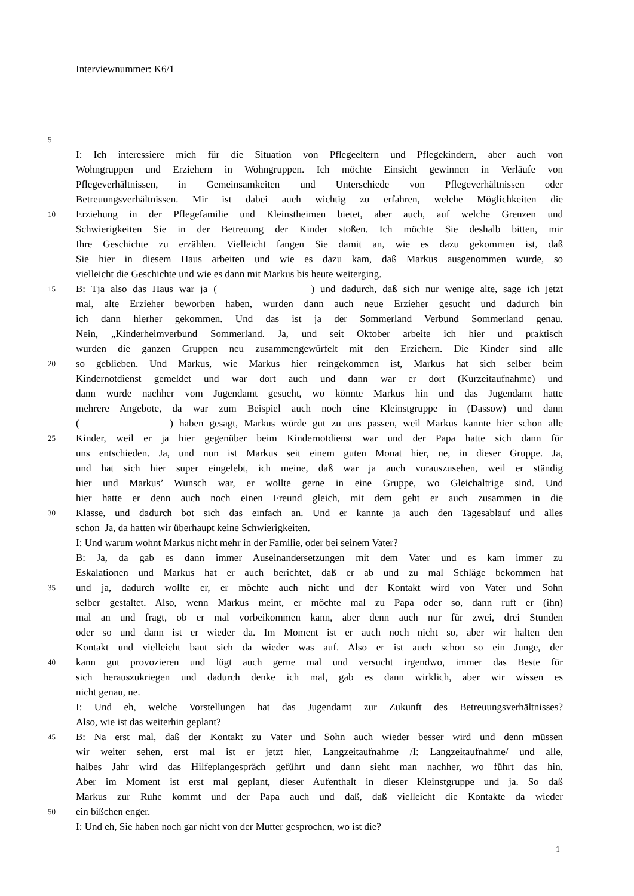Interviewnummer: K6/1
5
I: Ich interessiere mich für die Situation von Pflegeeltern und Pflegekindern, aber auch von
Wohngruppen und Erziehern in Wohngruppen. Ich möchte Einsicht gewinnen in Verläufe von
Pflegeverhältnissen, in Gemeinsamkeiten und Unterschiede von Pflegeverhältnissen oder
Betreuungsverhältnissen. Mir ist dabei auch wichtig zu erfahren, welche Möglichkeiten die
10 Erziehung in der Pflegefamilie und Kleinstheimen bietet, aber auch, auf welche Grenzen und
Schwierigkeiten Sie in der Betreuung der Kinder stoßen. Ich möchte Sie deshalb bitten, mir
Ihre Geschichte zu erzählen. Vielleicht fangen Sie damit an, wie es dazu gekommen ist, daß
Sie hier in diesem Haus arbeiten und wie es dazu kam, daß Markus ausgenommen wurde, so
vielleicht die Geschichte und wie es dann mit Markus bis heute weiterging.
15 B: Tja also das Haus war ja ( ) und dadurch, daß sich nur wenige alte, sage ich jetzt
mal, alte Erzieher beworben haben, wurden dann auch neue Erzieher gesucht und dadurch bin
ich dann hierher gekommen. Und das ist ja der Sommerland Verbund Sommerland genau.
Nein, „Kinderheimverbund Sommerland. Ja, und seit Oktober arbeite ich hier und praktisch
wurden die ganzen Gruppen neu zusammengewürfelt mit den Erziehern. Die Kinder sind alle
20 so geblieben. Und Markus, wie Markus hier reingekommen ist, Markus hat sich selber beim
Kindernotdienst gemeldet und war dort auch und dann war er dort (Kurzeitaufnahme) und
dann wurde nachher vom Jugendamt gesucht, wo könnte Markus hin und das Jugendamt hatte
mehrere Angebote, da war zum Beispiel auch noch eine Kleinstgruppe in (Dassow) und dann
( ) haben gesagt, Markus würde gut zu uns passen, weil Markus kannte hier schon alle
25 Kinder, weil er ja hier gegenüber beim Kindernotdienst war und der Papa hatte sich dann für
uns entschieden. Ja, und nun ist Markus seit einem guten Monat hier, ne, in dieser Gruppe. Ja,
und hat sich hier super eingelebt, ich meine, daß war ja auch vorauszusehen, weil er ständig
hier und Markus’ Wunsch war, er wollte gerne in eine Gruppe, wo Gleichaltrige sind. Und
hier hatte er denn auch noch einen Freund gleich, mit dem geht er auch zusammen in die
30 Klasse, und dadurch bot sich das einfach an. Und er kannte ja auch den Tagesablauf und alles
schon Ja, da hatten wir überhaupt keine Schwierigkeiten.
I: Und warum wohnt Markus nicht mehr in der Familie, oder bei seinem Vater?
B: Ja, da gab es dann immer Auseinandersetzungen mit dem Vater und es kam immer zu
Eskalationen und Markus hat er auch berichtet, daß er ab und zu mal Schläge bekommen hat
35 und ja, dadurch wollte er, er möchte auch nicht und der Kontakt wird von Vater und Sohn
selber gestaltet. Also, wenn Markus meint, er möchte mal zu Papa oder so, dann ruft er (ihn)
mal an und fragt, ob er mal vorbeikommen kann, aber denn auch nur für zwei, drei Stunden
oder so und dann ist er wieder da. Im Moment ist er auch noch nicht so, aber wir halten den
Kontakt und vielleicht baut sich da wieder was auf. Also er ist auch schon so ein Junge, der
40 kann gut provozieren und lügt auch gerne mal und versucht irgendwo, immer das Beste für
sich herauszukriegen und dadurch denke ich mal, gab es dann wirklich, aber wir wissen es
nicht genau, ne.
I: Und eh, welche Vorstellungen hat das Jugendamt zur Zukunft des Betreuungsverhältnisses?
Also, wie ist das weiterhin geplant?
45 B: Na erst mal, daß der Kontakt zu Vater und Sohn auch wieder besser wird und denn müssen
wir weiter sehen, erst mal ist er jetzt hier, Langzeitaufnahme /I: Langzeitaufnahme/ und alle,
halbes Jahr wird das Hilfeplangespräch geführt und dann sieht man nachher, wo führt das hin.
Aber im Moment ist erst mal geplant, dieser Aufenthalt in dieser Kleinstgruppe und ja. So daß
Markus zur Ruhe kommt und der Papa auch und daß, daß vielleicht die Kontakte da wieder
50 ein bißchen enger.
I: Und eh, Sie haben noch gar nicht von der Mutter gesprochen, wo ist die?
1